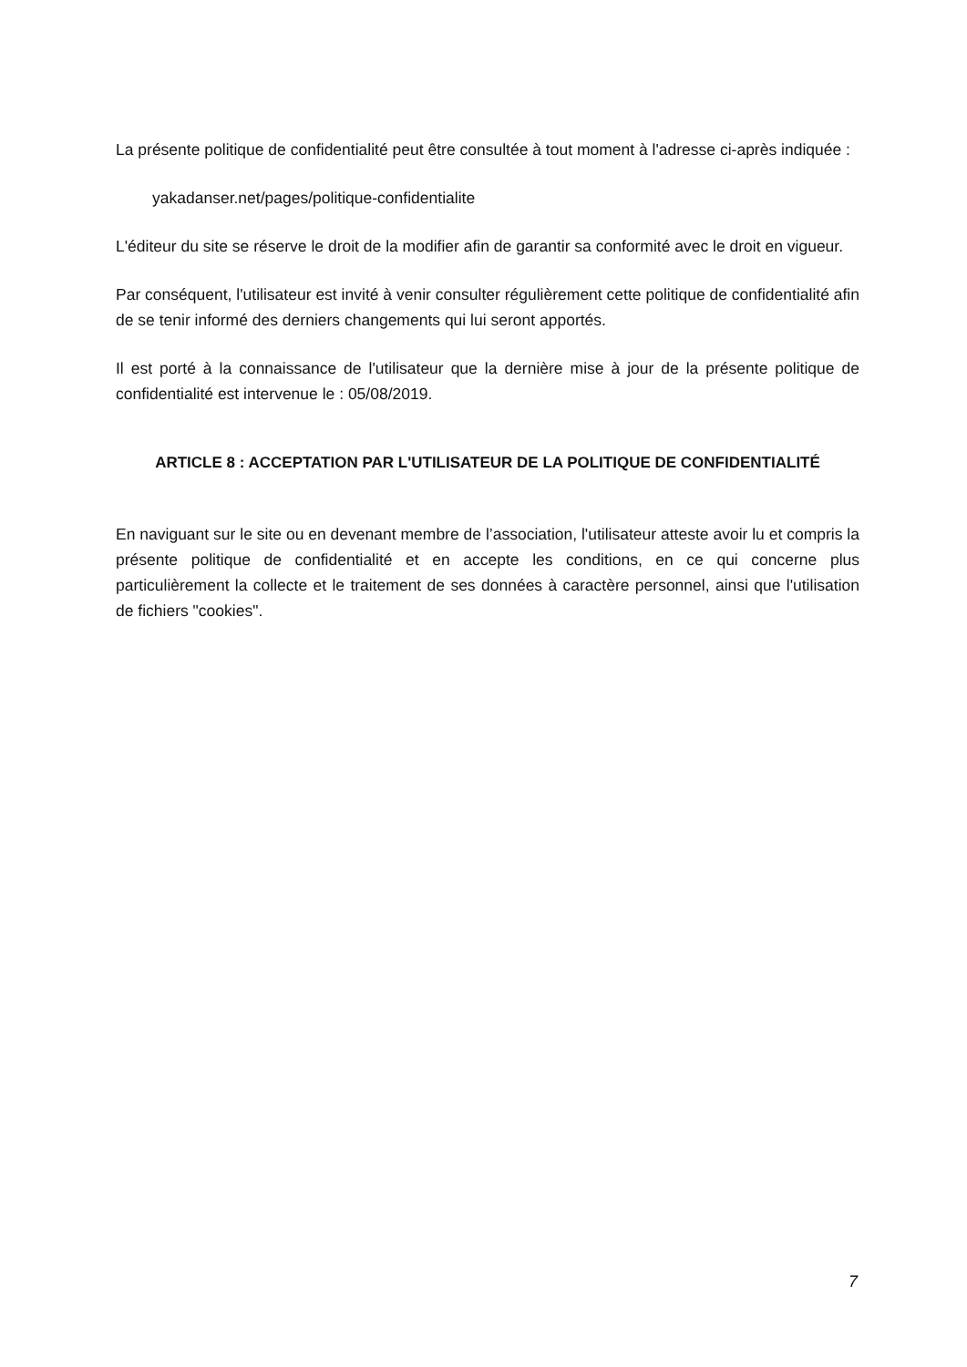La présente politique de confidentialité peut être consultée à tout moment à l'adresse ci-après indiquée :
yakadanser.net/pages/politique-confidentialite
L'éditeur du site se réserve le droit de la modifier afin de garantir sa conformité avec le droit en vigueur.
Par conséquent, l'utilisateur est invité à venir consulter régulièrement cette politique de confidentialité afin de se tenir informé des derniers changements qui lui seront apportés.
Il est porté à la connaissance de l'utilisateur que la dernière mise à jour de la présente politique de confidentialité est intervenue le : 05/08/2019.
ARTICLE 8 : ACCEPTATION PAR L'UTILISATEUR DE LA POLITIQUE DE CONFIDENTIALITÉ
En naviguant sur le site ou en devenant membre de l’association, l'utilisateur atteste avoir lu et compris la présente politique de confidentialité et en accepte les conditions, en ce qui concerne plus particulièrement la collecte et le traitement de ses données à caractère personnel, ainsi que l'utilisation de fichiers "cookies".
7